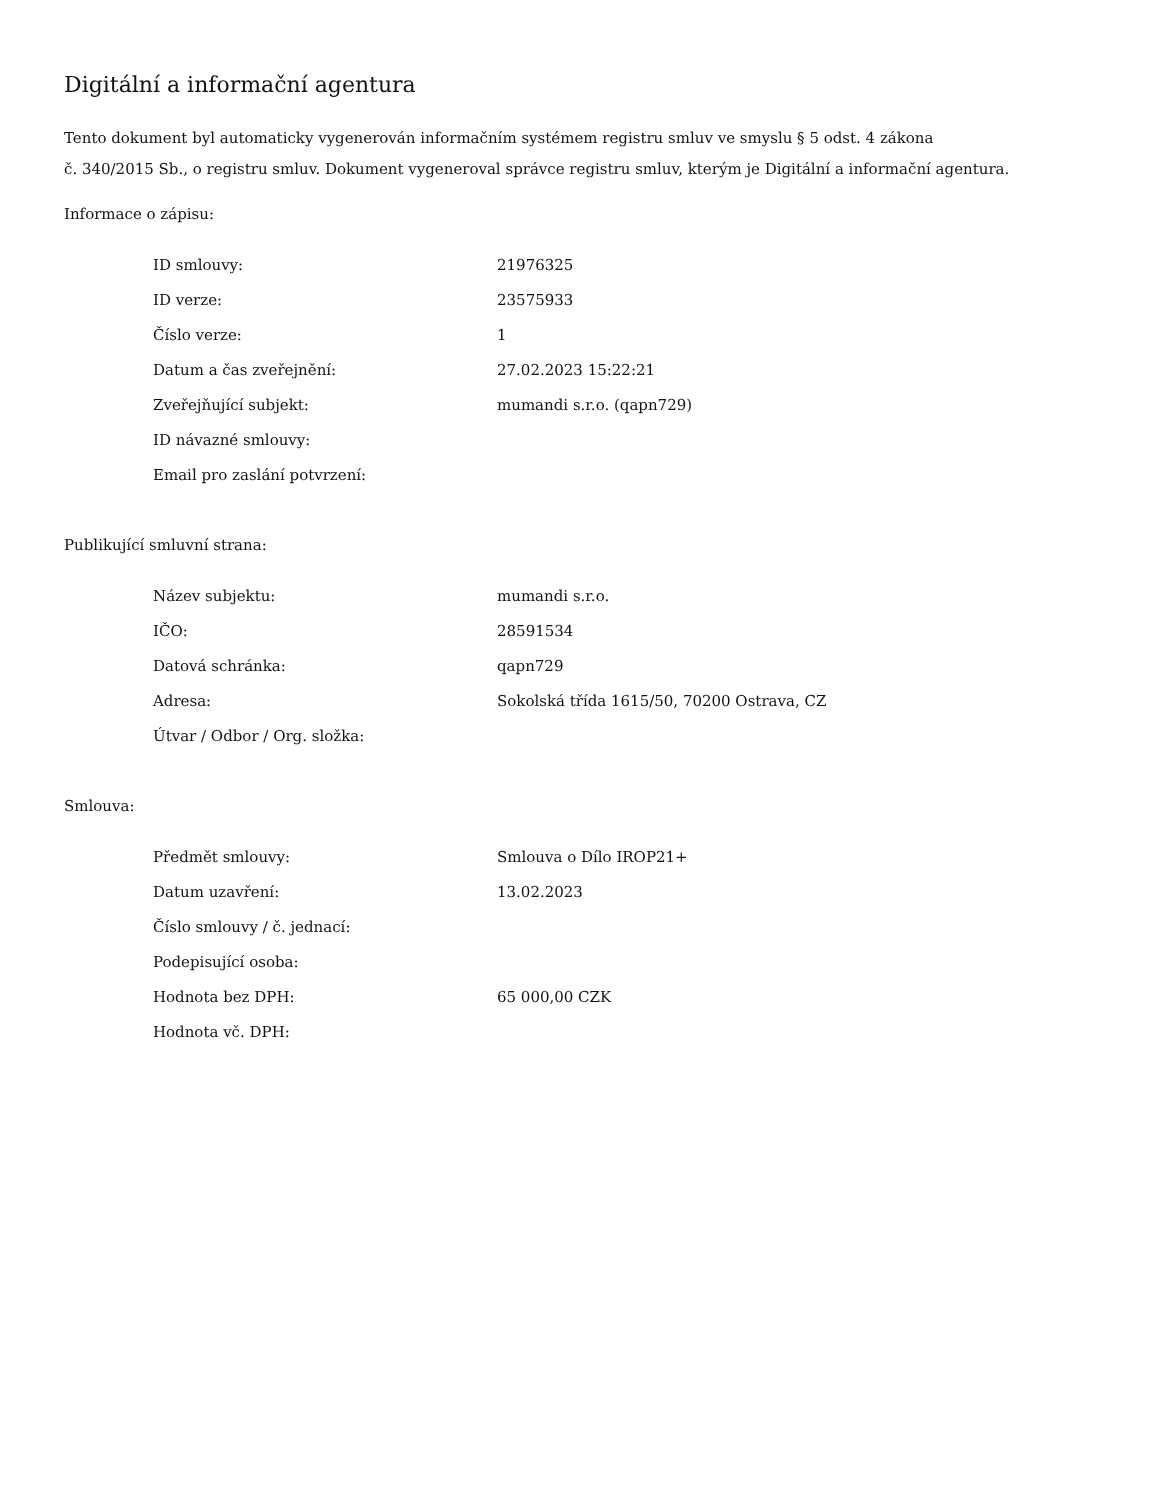Digitální a informační agentura
Tento dokument byl automaticky vygenerován informačním systémem registru smluv ve smyslu § 5 odst. 4 zákona
č. 340/2015 Sb., o registru smluv. Dokument vygeneroval správce registru smluv, kterým je Digitální a informační agentura.
Informace o zápisu:
| ID smlouvy: | 21976325 |
| ID verze: | 23575933 |
| Číslo verze: | 1 |
| Datum a čas zveřejnění: | 27.02.2023 15:22:21 |
| Zveřejňující subjekt: | mumandi s.r.o. (qapn729) |
| ID návazné smlouvy: | |
| Email pro zaslání potvrzení: | |
Publikující smluvní strana:
| Název subjektu: | mumandi s.r.o. |
| IČO: | 28591534 |
| Datová schránka: | qapn729 |
| Adresa: | Sokolská třída 1615/50, 70200 Ostrava, CZ |
| Útvar / Odbor / Org. složka: | |
Smlouva:
| Předmět smlouvy: | Smlouva o Dílo IROP21+ |
| Datum uzavření: | 13.02.2023 |
| Číslo smlouvy / č. jednací: | |
| Podepisující osoba: | |
| Hodnota bez DPH: | 65 000,00 CZK |
| Hodnota vč. DPH: | |